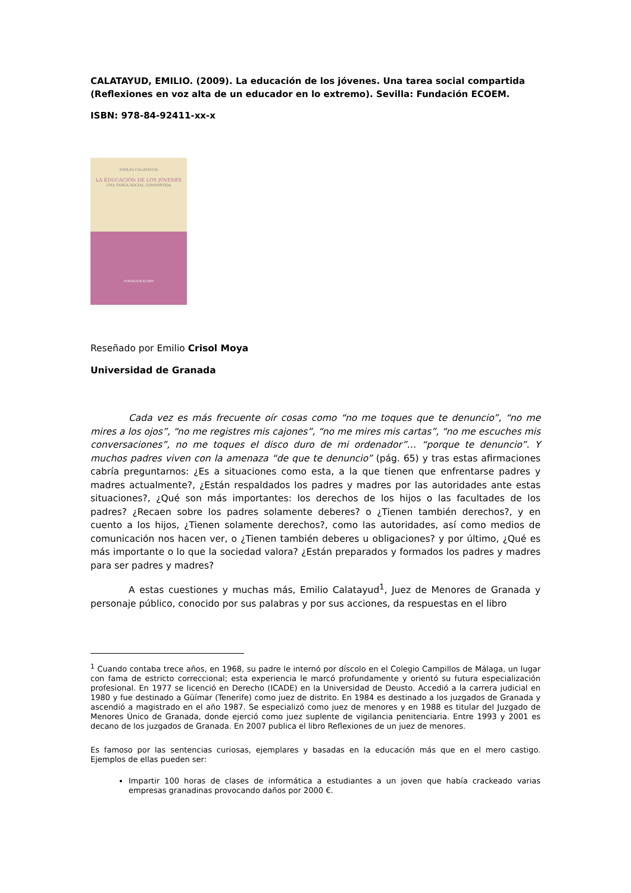CALATAYUD, EMILIO. (2009). La educación de los jóvenes. Una tarea social compartida (Reflexiones en voz alta de un educador en lo extremo). Sevilla: Fundación ECOEM.
ISBN: 978-84-92411-xx-x
EMILIO CALATAYUD
LA EDUCACIÓN DE LOS JÓVENES
UNA TAREA SOCIAL COMPARTIDA
FUNDACIÓN ECOEM
Reseñado por Emilio Crisol Moya
Universidad de Granada
Cada vez es más frecuente oír cosas como “no me toques que te denuncio”, “no me mires a los ojos”, “no me registres mis cajones”, “no me mires mis cartas”, “no me escuches mis conversaciones”, no me toques el disco duro de mi ordenador”… “porque te denuncio”. Y muchos padres viven con la amenaza “de que te denuncio” (pág. 65) y tras estas afirmaciones cabría preguntarnos: ¿Es a situaciones como esta, a la que tienen que enfrentarse padres y madres actualmente?, ¿Están respaldados los padres y madres por las autoridades ante estas situaciones?, ¿Qué son más importantes: los derechos de los hijos o las facultades de los padres? ¿Recaen sobre los padres solamente deberes? o ¿Tienen también derechos?, y en cuento a los hijos, ¿Tienen solamente derechos?, como las autoridades, así como medios de comunicación nos hacen ver, o ¿Tienen también deberes u obligaciones? y por último, ¿Qué es más importante o lo que la sociedad valora? ¿Están preparados y formados los padres y madres para ser padres y madres?
A estas cuestiones y muchas más, Emilio Calatayud<sup>1</sup>, Juez de Menores de Granada y personaje público, conocido por sus palabras y por sus acciones, da respuestas en el libro
<sup>1</sup> Cuando contaba trece años, en 1968, su padre le internó por díscolo en el Colegio Campillos de Málaga, un lugar con fama de estricto correccional; esta experiencia le marcó profundamente y orientó su futura especialización profesional. En 1977 se licenció en Derecho (ICADE) en la Universidad de Deusto. Accedió a la carrera judicial en 1980 y fue destinado a Güímar (Tenerife) como juez de distrito. En 1984 es destinado a los juzgados de Granada y ascendió a magistrado en el año 1987. Se especializó como juez de menores y en 1988 es titular del Juzgado de Menores Único de Granada, donde ejerció como juez suplente de vigilancia penitenciaria. Entre 1993 y 2001 es decano de los juzgados de Granada. En 2007 publica el libro Reflexiones de un juez de menores.
Es famoso por las sentencias curiosas, ejemplares y basadas en la educación más que en el mero castigo. Ejemplos de ellas pueden ser:
Impartir 100 horas de clases de informática a estudiantes a un joven que había crackeado varias empresas granadinas provocando daños por 2000 €.